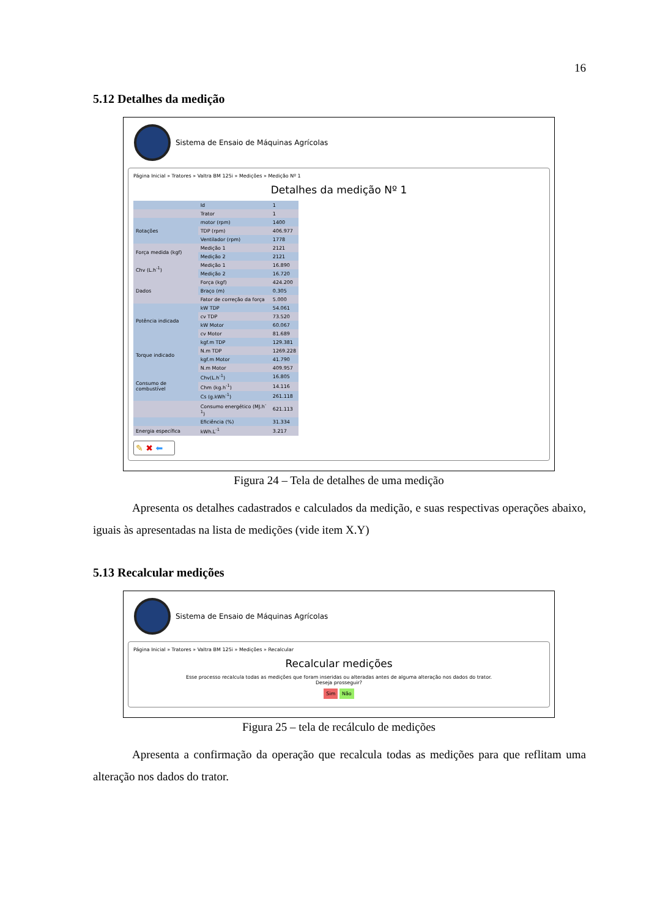16
5.12 Detalhes da medição
Sistema de Ensaio de Máquinas Agrícolas
Página Inicial » Tratores » Valtra BM 125i » Medições » Medição Nº 1
Detalhes da medição Nº 1
| | Id | 1 |
| | Trator | 1 |
| Rotações | motor (rpm) | 1400 |
| | TDP (rpm) | 406.977 |
| | Ventilador (rpm) | 1778 |
| Força medida (kgf) | Medição 1 | 2121 |
| | Medição 2 | 2121 |
| Chv (L.h<sup>-1</sup>) | Medição 1 | 16.890 |
| | Medição 2 | 16.720 |
| Dados | Força (kgf) | 424.200 |
| | Braço (m) | 0.305 |
| | Fator de correção da força | 5.000 |
| Potência indicada | kW TDP | 54.061 |
| | cv TDP | 73.520 |
| | kW Motor | 60.067 |
| | cv Motor | 81.689 |
| Torque indicado | kgf.m TDP | 129.381 |
| | N.m TDP | 1269.228 |
| | kgf.m Motor | 41.790 |
| | N.m Motor | 409.957 |
| Consumo de combustível | Chv(L.h<sup>-1</sup>) | 16.805 |
| | Chm (kg.h<sup>-1</sup>) | 14.116 |
| | Cs (g.kWh<sup>-1</sup>) | 261.118 |
| | Consumo energético (MJ.h<sup>-1</sup>) | 621.113 |
| | Eficiência (%) | 31.334 |
| Energia específica | kWh.L<sup>-1</sup> | 3.217 |
✎ ✖ ⬅
Figura 24 – Tela de detalhes de uma medição
Apresenta os detalhes cadastrados e calculados da medição, e suas respectivas operações abaixo, iguais às apresentadas na lista de medições (vide item X.Y)
5.13 Recalcular medições
Sistema de Ensaio de Máquinas Agrícolas
Página Inicial » Tratores » Valtra BM 125i » Medições » Recalcular
Recalcular medições
Esse processo recalcula todas as medições que foram inseridas ou alteradas antes de alguma alteração nos dados do trator.
Deseja prosseguir?
Sim Não
Figura 25 – tela de recálculo de medições
Apresenta a confirmação da operação que recalcula todas as medições para que reflitam uma alteração nos dados do trator.